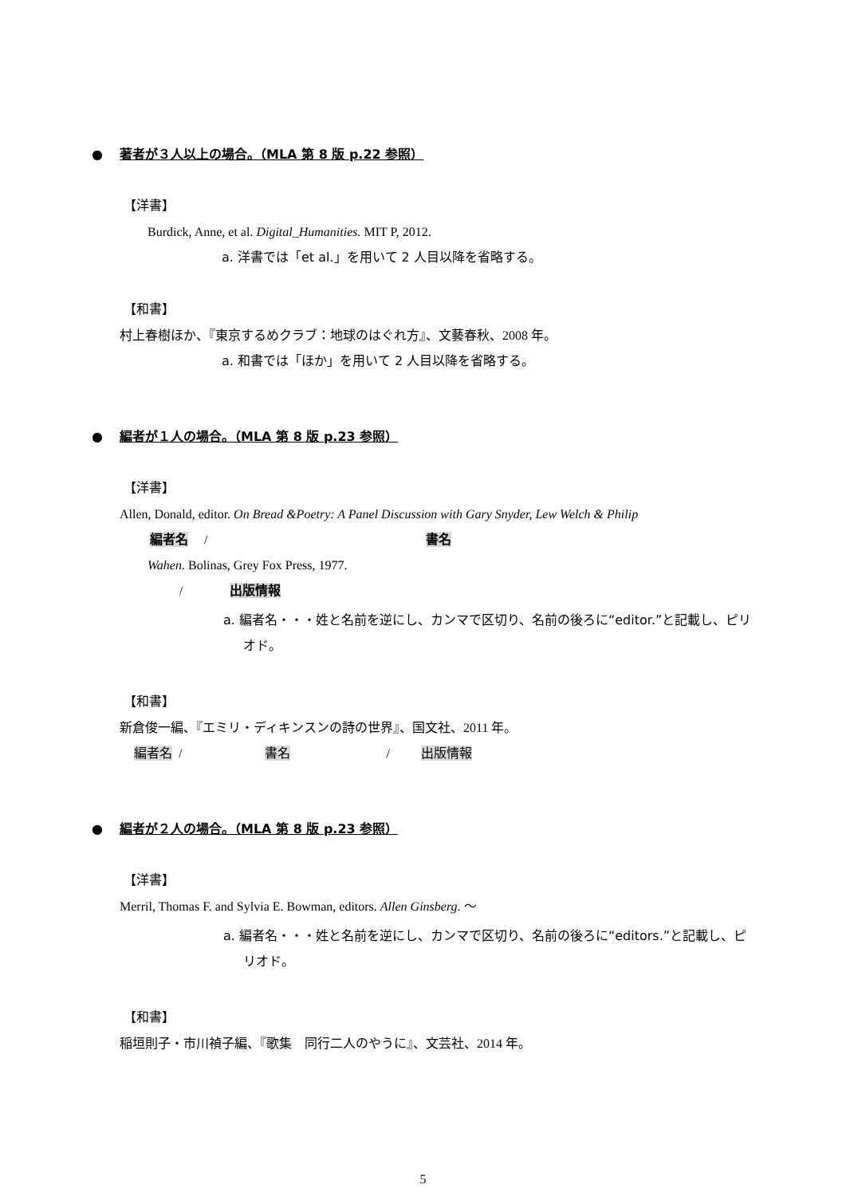● 著者が３人以上の場合。（MLA 第 8 版 p.22 参照）
【洋書】
Burdick, Anne, et al. Digital_Humanities. MIT P, 2012.
a. 洋書では「et al.」を用いて 2 人目以降を省略する。
【和書】
村上春樹ほか、『東京するめクラブ：地球のはぐれ方』、文藝春秋、2008 年。
a. 和書では「ほか」を用いて 2 人目以降を省略する。
● 編者が１人の場合。（MLA 第 8 版 p.23 参照）
【洋書】
Allen, Donald, editor. On Bread &Poetry: A Panel Discussion with Gary Snyder, Lew Welch & Philip
編者名 / 書名
Wahen. Bolinas, Grey Fox Press, 1977.
/ 出版情報
a. 編者名・・・姓と名前を逆にし、カンマで区切り、名前の後ろに“editor.”と記載し、ピリオド。
【和書】
新倉俊一編、『エミリ・ディキンスンの詩の世界』、国文社、2011 年。
編者名 / 書名 / 出版情報
● 編者が２人の場合。（MLA 第 8 版 p.23 参照）
【洋書】
Merril, Thomas F. and Sylvia E. Bowman, editors. Allen Ginsberg. ～
a. 編者名・・・姓と名前を逆にし、カンマで区切り、名前の後ろに“editors.”と記載し、ピリオド。
【和書】
稲垣則子・市川禎子編、『歌集　同行二人のやうに』、文芸社、2014 年。
5